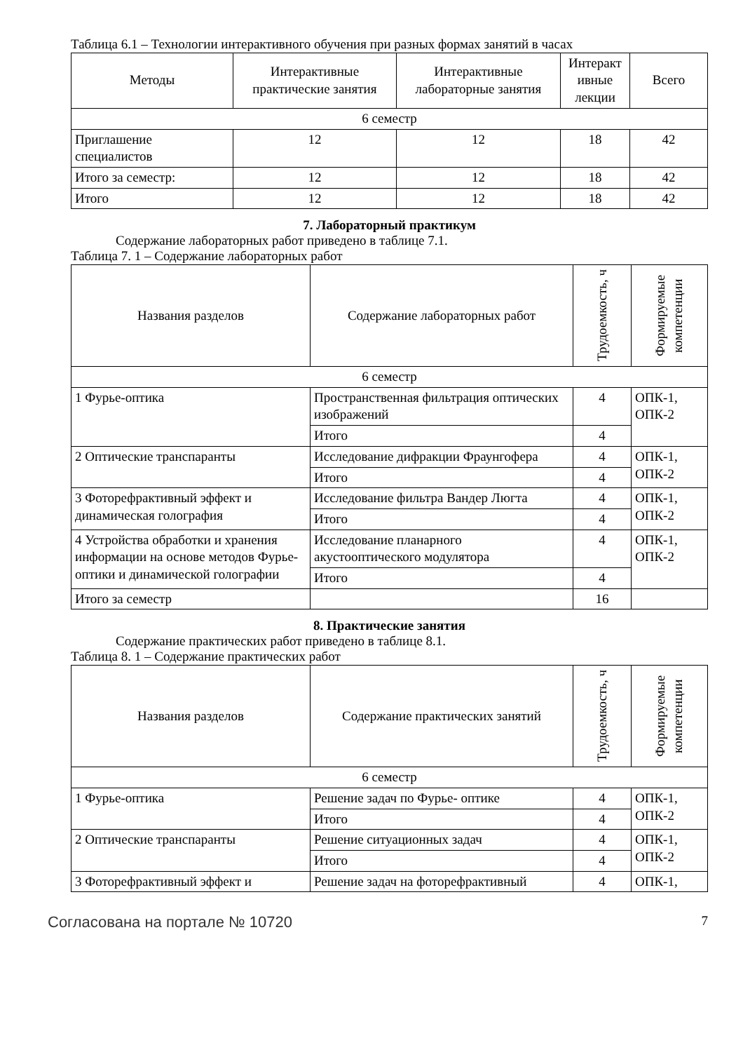Таблица 6.1 – Технологии интерактивного обучения при разных формах занятий в часах
| Методы | Интерактивные практические занятия | Интерактивные лабораторные занятия | Интеракт ивные лекции | Всего |
| --- | --- | --- | --- | --- |
| 6 семестр | | | | |
| Приглашение специалистов | 12 | 12 | 18 | 42 |
| Итого за семестр: | 12 | 12 | 18 | 42 |
| Итого | 12 | 12 | 18 | 42 |
7. Лабораторный практикум
Содержание лабораторных работ приведено в таблице 7.1.
Таблица 7. 1 – Содержание лабораторных работ
| Названия разделов | Содержание лабораторных работ | Трудоемкость, ч | Формируемые компетенции |
| --- | --- | --- | --- |
| 6 семестр | | | |
| 1 Фурье-оптика | Пространственная фильтрация оптических изображений | 4 | ОПК-1, ОПК-2 |
| | Итого | 4 | |
| 2 Оптические транспаранты | Исследование дифракции Фраунгофера | 4 | ОПК-1, ОПК-2 |
| | Итого | 4 | |
| 3 Фоторефрактивный эффект и динамическая голография | Исследование фильтра Вандер Люгта | 4 | ОПК-1, ОПК-2 |
| | Итого | 4 | |
| 4 Устройства обработки и хранения информации на основе методов Фурье-оптики и динамической голографии | Исследование планарного акустооптического модулятора | 4 | ОПК-1, ОПК-2 |
| | Итого | 4 | |
| Итого за семестр | | 16 | |
8. Практические занятия
Содержание практических работ приведено в таблице 8.1.
Таблица 8. 1 – Содержание практических работ
| Названия разделов | Содержание практических занятий | Трудоемкость, ч | Формируемые компетенции |
| --- | --- | --- | --- |
| 6 семестр | | | |
| 1 Фурье-оптика | Решение задач по Фурье- оптике | 4 | ОПК-1, ОПК-2 |
| | Итого | 4 | |
| 2 Оптические транспаранты | Решение ситуационных задач | 4 | ОПК-1, ОПК-2 |
| | Итого | 4 | |
| 3 Фоторефрактивный эффект и | Решение задач на фоторефрактивный | 4 | ОПК-1, |
Согласована на портале № 10720 7